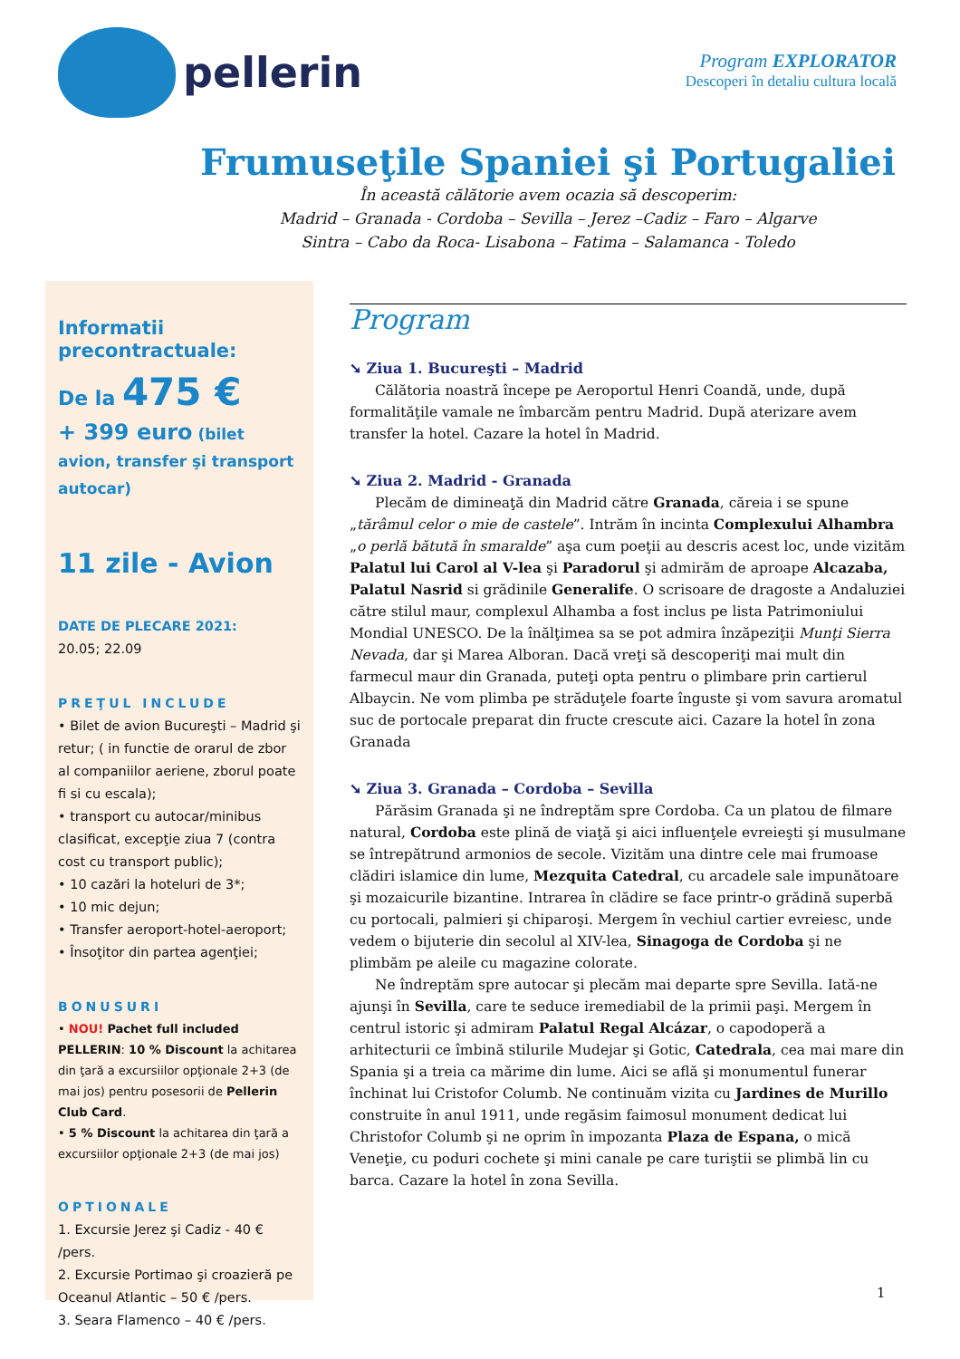pellerin
Program EXPLORATOR
Descoperi în detaliu cultura locală
Frumuseţile Spaniei şi Portugaliei
În această călătorie avem ocazia să descoperim:
Madrid – Granada - Cordoba – Sevilla – Jerez –Cadiz – Faro – Algarve
Sintra – Cabo da Roca- Lisabona – Fatima – Salamanca - Toledo
Informatii precontractuale:
De la 475 €
+ 399 euro (bilet avion, transfer şi transport autocar)
11 zile - Avion
DATE DE PLECARE 2021:
20.05; 22.09
PREŢUL INCLUDE
• Bilet de avion Bucureşti – Madrid şi retur; ( in functie de orarul de zbor al companiilor aeriene, zborul poate fi si cu escala);
• transport cu autocar/minibus clasificat, excepţie ziua 7 (contra cost cu transport public);
• 10 cazări la hoteluri de 3*;
• 10 mic dejun;
• Transfer aeroport-hotel-aeroport;
• Însoţitor din partea agenţiei;
BONUSURI
• NOU! Pachet full included PELLERIN: 10 % Discount la achitarea din ţară a excursiilor opţionale 2+3 (de mai jos) pentru posesorii de Pellerin Club Card.
• 5 % Discount la achitarea din ţară a excursiilor opţionale 2+3 (de mai jos)
OPTIONALE
1. Excursie Jerez şi Cadiz - 40 € /pers.
2. Excursie Portimao şi croazieră pe Oceanul Atlantic – 50 € /pers.
3. Seara Flamenco – 40 € /pers.
Program
➘ Ziua 1. Bucureşti – Madrid
Călătoria noastră începe pe Aeroportul Henri Coandă, unde, după formalităţile vamale ne îmbarcăm pentru Madrid. După aterizare avem transfer la hotel. Cazare la hotel în Madrid.
➘ Ziua 2. Madrid - Granada
Plecăm de dimineaţă din Madrid către Granada, căreia i se spune „tărâmul celor o mie de castele”. Intrăm în incinta Complexului Alhambra „o perlă bătută în smaralde” aşa cum poeţii au descris acest loc, unde vizităm Palatul lui Carol al V-lea şi Paradorul şi admirăm de aproape Alcazaba, Palatul Nasrid si grădinile Generalife. O scrisoare de dragoste a Andaluziei către stilul maur, complexul Alhamba a fost inclus pe lista Patrimoniului Mondial UNESCO. De la înălţimea sa se pot admira înzăpeziţii Munţi Sierra Nevada, dar şi Marea Alboran. Dacă vreţi să descoperiţi mai mult din farmecul maur din Granada, puteţi opta pentru o plimbare prin cartierul Albaycin. Ne vom plimba pe străduţele foarte înguste şi vom savura aromatul suc de portocale preparat din fructe crescute aici. Cazare la hotel în zona Granada
➘ Ziua 3. Granada – Cordoba – Sevilla
Părăsim Granada şi ne îndreptăm spre Cordoba. Ca un platou de filmare natural, Cordoba este plină de viaţă şi aici influenţele evreieşti şi musulmane se întrepătrund armonios de secole. Vizităm una dintre cele mai frumoase clădiri islamice din lume, Mezquita Catedral, cu arcadele sale impunătoare şi mozaicurile bizantine. Intrarea în clădire se face printr-o grădină superbă cu portocali, palmieri şi chiparoşi. Mergem în vechiul cartier evreiesc, unde vedem o bijuterie din secolul al XIV-lea, Sinagoga de Cordoba şi ne plimbăm pe aleile cu magazine colorate.
Ne îndreptăm spre autocar şi plecăm mai departe spre Sevilla. Iată-ne ajunşi în Sevilla, care te seduce iremediabil de la primii paşi. Mergem în centrul istoric şi admiram Palatul Regal Alcázar, o capodoperă a arhitecturii ce îmbină stilurile Mudejar şi Gotic, Catedrala, cea mai mare din Spania şi a treia ca mărime din lume. Aici se află şi monumentul funerar închinat lui Cristofor Columb. Ne continuăm vizita cu Jardines de Murillo construite în anul 1911, unde regăsim faimosul monument dedicat lui Christofor Columb şi ne oprim în impozanta Plaza de Espana, o mică Veneţie, cu poduri cochete şi mini canale pe care turiştii se plimbă lin cu barca. Cazare la hotel în zona Sevilla.
1